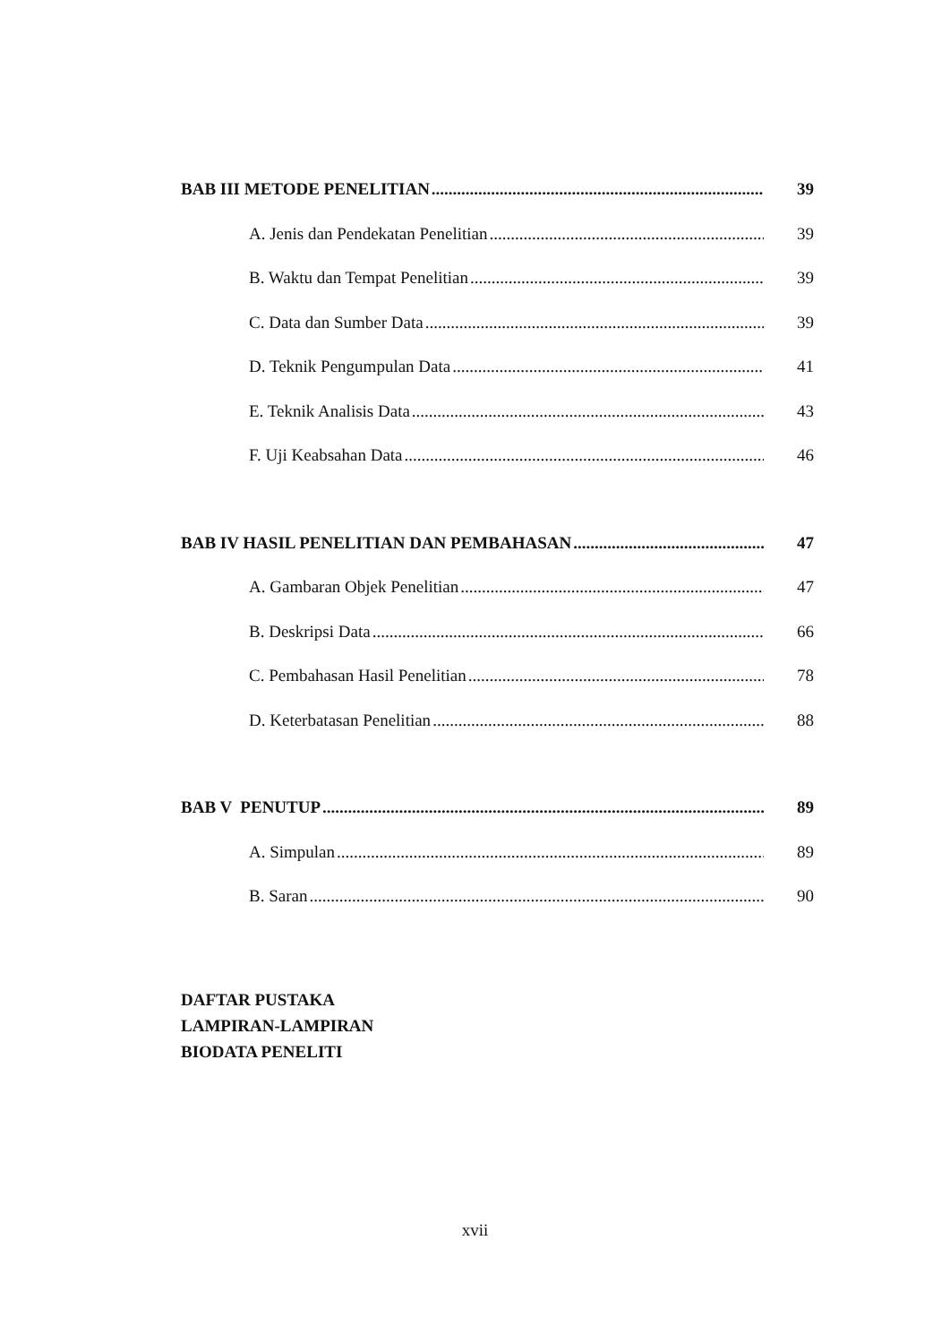BAB III METODE PENELITIAN 39
A. Jenis dan Pendekatan Penelitian 39
B. Waktu dan Tempat Penelitian 39
C. Data dan Sumber Data 39
D. Teknik Pengumpulan Data 41
E. Teknik Analisis Data 43
F. Uji Keabsahan Data 46
BAB IV HASIL PENELITIAN DAN PEMBAHASAN 47
A. Gambaran Objek Penelitian 47
B. Deskripsi Data 66
C. Pembahasan Hasil Penelitian 78
D. Keterbatasan Penelitian 88
BAB V PENUTUP 89
A. Simpulan 89
B. Saran 90
DAFTAR PUSTAKA
LAMPIRAN-LAMPIRAN
BIODATA PENELITI
xvii